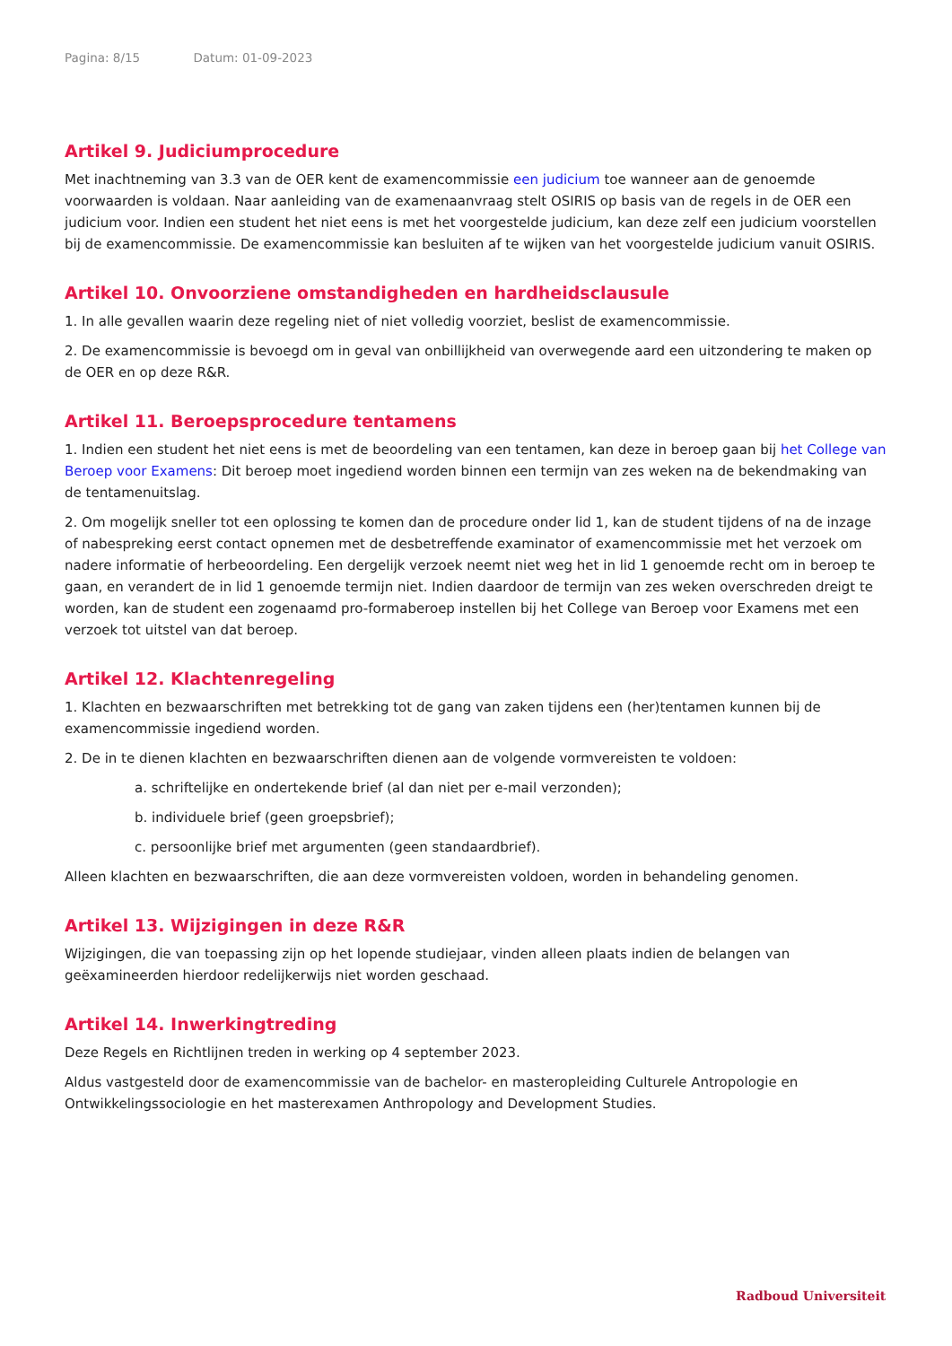Pagina: 8/15 Datum: 01-09-2023
Artikel 9. Judiciumprocedure
Met inachtneming van 3.3 van de OER kent de examencommissie een judicium toe wanneer aan de genoemde voorwaarden is voldaan. Naar aanleiding van de examenaanvraag stelt OSIRIS op basis van de regels in de OER een judicium voor. Indien een student het niet eens is met het voorgestelde judicium, kan deze zelf een judicium voorstellen bij de examencommissie. De examencommissie kan besluiten af te wijken van het voorgestelde judicium vanuit OSIRIS.
Artikel 10. Onvoorziene omstandigheden en hardheidsclausule
1. In alle gevallen waarin deze regeling niet of niet volledig voorziet, beslist de examencommissie.
2. De examencommissie is bevoegd om in geval van onbillijkheid van overwegende aard een uitzondering te maken op de OER en op deze R&R.
Artikel 11. Beroepsprocedure tentamens
1. Indien een student het niet eens is met de beoordeling van een tentamen, kan deze in beroep gaan bij het College van Beroep voor Examens: Dit beroep moet ingediend worden binnen een termijn van zes weken na de bekendmaking van de tentamenuitslag.
2. Om mogelijk sneller tot een oplossing te komen dan de procedure onder lid 1, kan de student tijdens of na de inzage of nabespreking eerst contact opnemen met de desbetreffende examinator of examencommissie met het verzoek om nadere informatie of herbeoordeling. Een dergelijk verzoek neemt niet weg het in lid 1 genoemde recht om in beroep te gaan, en verandert de in lid 1 genoemde termijn niet. Indien daardoor de termijn van zes weken overschreden dreigt te worden, kan de student een zogenaamd pro-formaberoep instellen bij het College van Beroep voor Examens met een verzoek tot uitstel van dat beroep.
Artikel 12. Klachtenregeling
1. Klachten en bezwaarschriften met betrekking tot de gang van zaken tijdens een (her)tentamen kunnen bij de examencommissie ingediend worden.
2. De in te dienen klachten en bezwaarschriften dienen aan de volgende vormvereisten te voldoen:
a. schriftelijke en ondertekende brief (al dan niet per e-mail verzonden);
b. individuele brief (geen groepsbrief);
c. persoonlijke brief met argumenten (geen standaardbrief).
Alleen klachten en bezwaarschriften, die aan deze vormvereisten voldoen, worden in behandeling genomen.
Artikel 13. Wijzigingen in deze R&R
Wijzigingen, die van toepassing zijn op het lopende studiejaar, vinden alleen plaats indien de belangen van geëxamineerden hierdoor redelijkerwijs niet worden geschaad.
Artikel 14. Inwerkingtreding
Deze Regels en Richtlijnen treden in werking op 4 september 2023.
Aldus vastgesteld door de examencommissie van de bachelor- en masteropleiding Culturele Antropologie en Ontwikkelingssociologie en het masterexamen Anthropology and Development Studies.
Radboud Universiteit